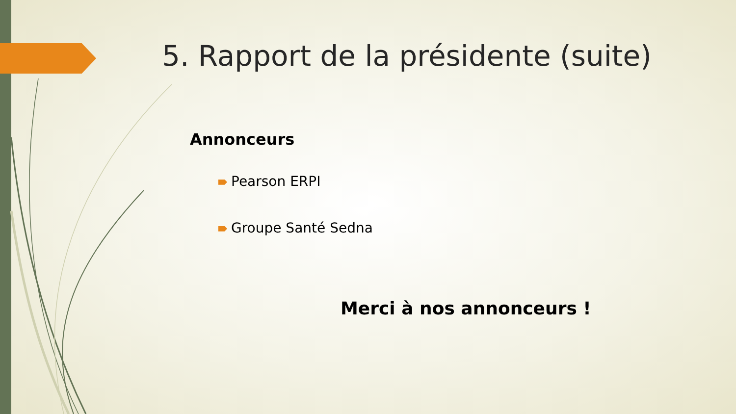5. Rapport de la présidente (suite)
Annonceurs
Pearson ERPI
Groupe Santé Sedna
Merci à nos annonceurs !